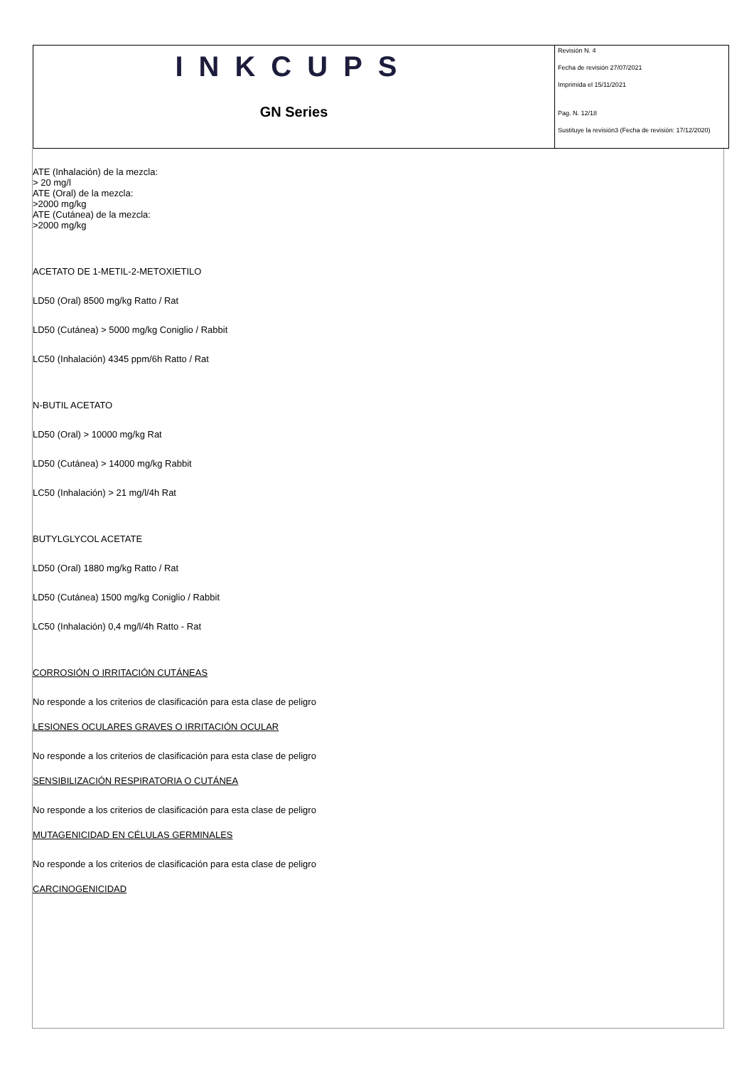| INKCUPS GN Series | Revisión N. 4 Fecha de revisión 27/07/2021 Imprimida el 15/11/2021 Pag. N. 12/18 Sustituye la revisión3 (Fecha de revisión: 17/12/2020) |
ATE (Inhalación) de la mezcla:
> 20 mg/l
ATE (Oral) de la mezcla:
>2000 mg/kg
ATE (Cutánea) de la mezcla:
>2000 mg/kg
ACETATO DE 1-METIL-2-METOXIETILO
LD50 (Oral) 8500 mg/kg Ratto / Rat
LD50 (Cutánea) > 5000 mg/kg Coniglio / Rabbit
LC50 (Inhalación) 4345 ppm/6h Ratto / Rat
N-BUTIL ACETATO
LD50 (Oral) > 10000 mg/kg Rat
LD50 (Cutánea) > 14000 mg/kg Rabbit
LC50 (Inhalación) > 21 mg/l/4h Rat
BUTYLGLYCOL ACETATE
LD50 (Oral) 1880 mg/kg Ratto / Rat
LD50 (Cutánea) 1500 mg/kg Coniglio / Rabbit
LC50 (Inhalación) 0,4 mg/l/4h Ratto - Rat
CORROSIÓN O IRRITACIÓN CUTÁNEAS
No responde a los criterios de clasificación para esta clase de peligro
LESIONES OCULARES GRAVES O IRRITACIÓN OCULAR
No responde a los criterios de clasificación para esta clase de peligro
SENSIBILIZACIÓN RESPIRATORIA O CUTÁNEA
No responde a los criterios de clasificación para esta clase de peligro
MUTAGENICIDAD EN CÉLULAS GERMINALES
No responde a los criterios de clasificación para esta clase de peligro
CARCINOGENICIDAD